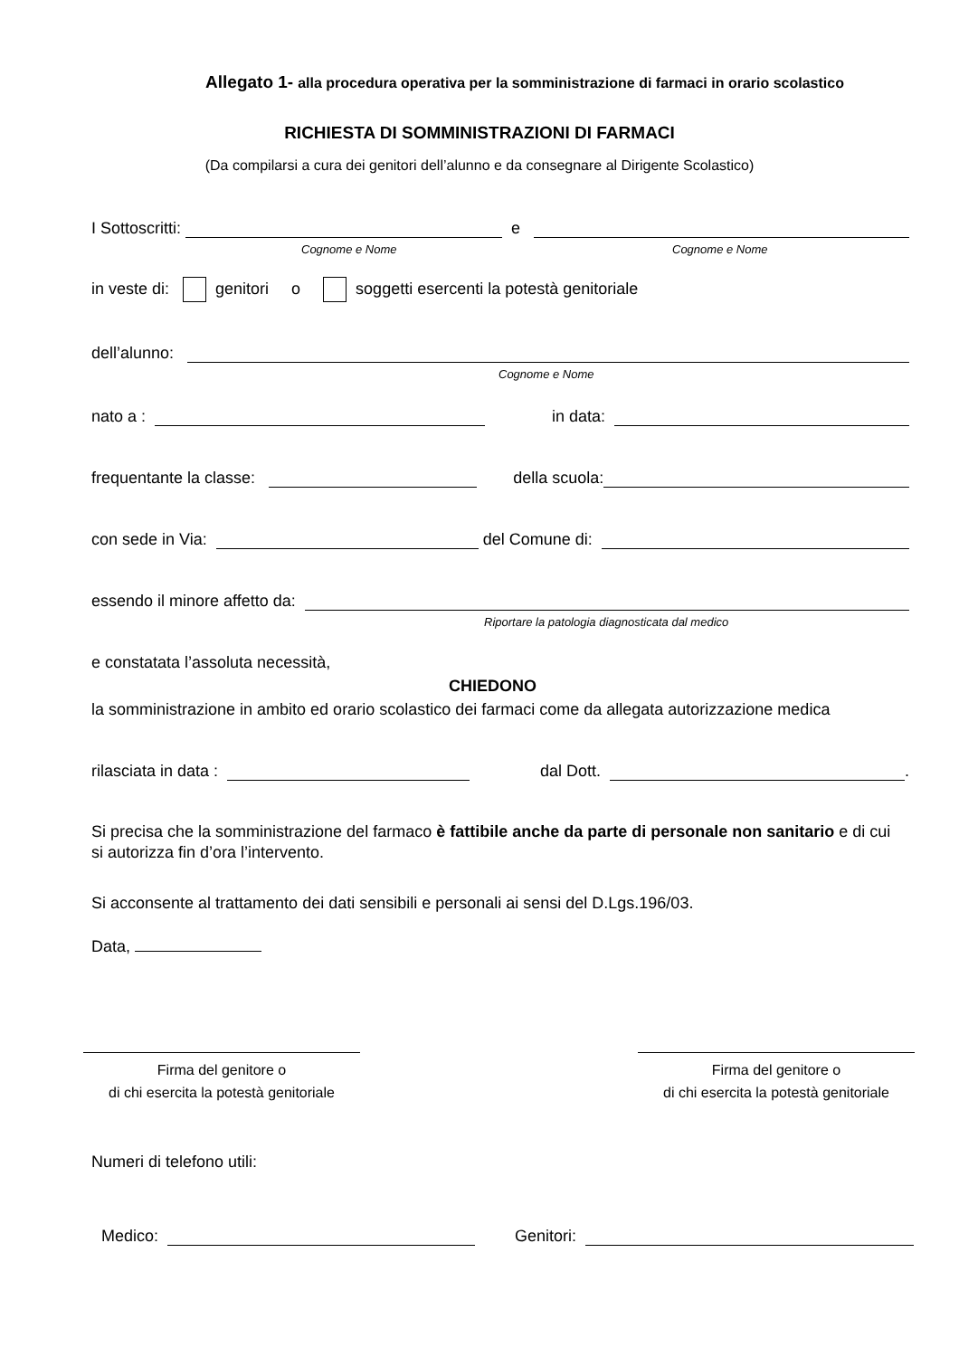Allegato 1- alla procedura operativa per la somministrazione di farmaci in orario scolastico
RICHIESTA DI SOMMINISTRAZIONI DI FARMACI
(Da compilarsi a cura dei genitori dell’alunno e da consegnare al Dirigente Scolastico)
I Sottoscritti: e
Cognome e Nome Cognome e Nome
in veste di: genitori o soggetti esercenti la potestà genitoriale
dell’alunno:
Cognome e Nome
nato a : in data:
frequentante la classe: della scuola:
con sede in Via: del Comune di:
essendo il minore affetto da:
Riportare la patologia diagnosticata dal medico
e constatata l’assoluta necessità,
CHIEDONO
la somministrazione in ambito ed orario scolastico dei farmaci come da allegata autorizzazione medica
rilasciata in data : dal Dott. .
Si precisa che la somministrazione del farmaco è fattibile anche da parte di personale non sanitario e di cui si autorizza fin d’ora l’intervento.
Si acconsente al trattamento dei dati sensibili e personali ai sensi del D.Lgs.196/03.
Data,
Firma del genitore o
di chi esercita la potestà genitoriale
Firma del genitore o
di chi esercita la potestà genitoriale
Numeri di telefono utili:
Medico: Genitori: